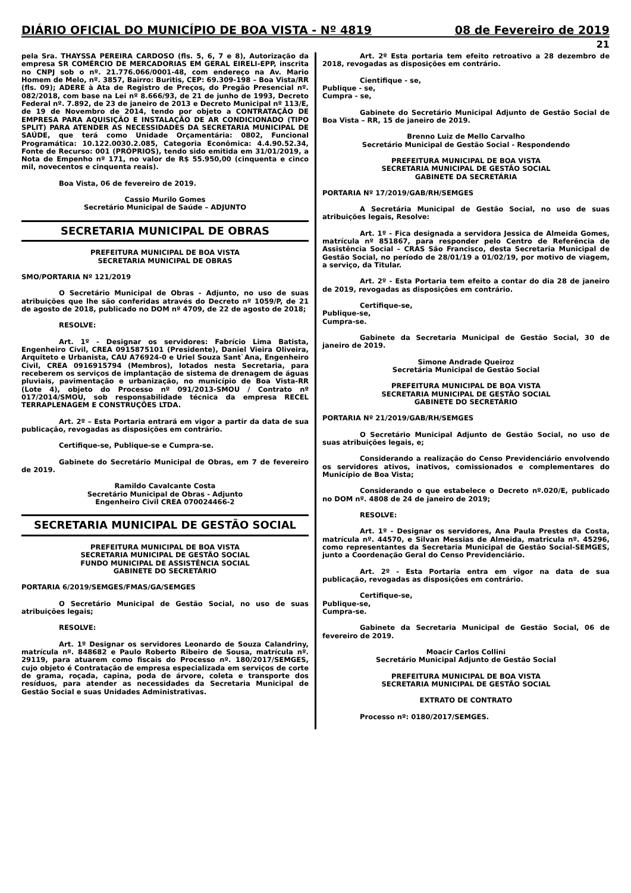DIÁRIO OFICIAL DO MUNICÍPIO DE BOA VISTA - Nº 4819 08 de Fevereiro de 2019
21
pela Sra. THAYSSA PEREIRA CARDOSO (fls. 5, 6, 7 e 8), Autorização da empresa SR COMÉRCIO DE MERCADORIAS EM GERAL EIRELI-EPP, inscrita no CNPJ sob o nº. 21.776.066/0001-48, com endereço na Av. Mario Homem de Melo, nº. 3857, Bairro: Buritis, CEP: 69.309-198 – Boa Vista/RR (fls. 09); ADERE à Ata de Registro de Preços, do Pregão Presencial nº. 082/2018, com base na Lei nº 8.666/93, de 21 de junho de 1993, Decreto Federal nº. 7.892, de 23 de janeiro de 2013 e Decreto Municipal nº 113/E, de 19 de Novembro de 2014, tendo por objeto a CONTRATAÇÃO DE EMPRESA PARA AQUISIÇÃO E INSTALAÇÃO DE AR CONDICIONADO (TIPO SPLIT) PARA ATENDER AS NECESSIDADES DA SECRETARIA MUNICIPAL DE SAÚDE, que terá como Unidade Orçamentária: 0802, Funcional Programática: 10.122.0030.2.085, Categoria Econômica: 4.4.90.52.34, Fonte de Recurso: 001 (PRÓPRIOS), tendo sido emitida em 31/01/2019, a Nota de Empenho nº 171, no valor de R$ 55.950,00 (cinquenta e cinco mil, novecentos e cinquenta reais).
Boa Vista, 06 de fevereiro de 2019.
Cassio Murilo Gomes
Secretário Municipal de Saúde – ADJUNTO
SECRETARIA MUNICIPAL DE OBRAS
PREFEITURA MUNICIPAL DE BOA VISTA
SECRETARIA MUNICIPAL DE OBRAS
SMO/PORTARIA Nº 121/2019
O Secretário Municipal de Obras - Adjunto, no uso de suas atribuições que lhe são conferidas através do Decreto nº 1059/P, de 21 de agosto de 2018, publicado no DOM nº 4709, de 22 de agosto de 2018;
RESOLVE:
Art. 1º - Designar os servidores: Fabrício Lima Batista, Engenheiro Civil, CREA 0915875101 (Presidente), Daniel Vieira Oliveira, Arquiteto e Urbanista, CAU A76924-0 e Uriel Souza Sant`Ana, Engenheiro Civil, CREA 0916915794 (Membros), lotados nesta Secretaria, para receberem os serviços de implantação de sistema de drenagem de águas pluviais, pavimentação e urbanização, no município de Boa Vista-RR (Lote 4), objeto do Processo nº 091/2013-SMOU / Contrato nº 017/2014/SMOU, sob responsabilidade técnica da empresa RECEL TERRAPLENAGEM E CONSTRUÇÕES LTDA.
Art. 2º – Esta Portaria entrará em vigor a partir da data de sua publicação, revogadas as disposições em contrário.
Certifique-se, Publique-se e Cumpra-se.
Gabinete do Secretário Municipal de Obras, em 7 de fevereiro de 2019.
Ramildo Cavalcante Costa
Secretário Municipal de Obras - Adjunto
Engenheiro Civil CREA 070024466-2
SECRETARIA MUNICIPAL DE GESTÃO SOCIAL
PREFEITURA MUNICIPAL DE BOA VISTA
SECRETARIA MUNICIPAL DE GESTÃO SOCIAL
FUNDO MUNICIPAL DE ASSISTÊNCIA SOCIAL
GABINETE DO SECRETÁRIO
PORTARIA 6/2019/SEMGES/FMAS/GA/SEMGES
O Secretário Municipal de Gestão Social, no uso de suas atribuições legais;
RESOLVE:
Art. 1º Designar os servidores Leonardo de Souza Calandriny, matrícula nº. 848682 e Paulo Roberto Ribeiro de Sousa, matrícula nº. 29119, para atuarem como fiscais do Processo nº. 180/2017/SEMGES, cujo objeto é Contratação de empresa especializada em serviços de corte de grama, roçada, capina, poda de árvore, coleta e transporte dos resíduos, para atender as necessidades da Secretaria Municipal de Gestão Social e suas Unidades Administrativas.
Art. 2º Esta portaria tem efeito retroativo a 28 dezembro de 2018, revogadas as disposições em contrário.
Cientifique - se,
Publique - se,
Cumpra - se,
Gabinete do Secretário Municipal Adjunto de Gestão Social de Boa Vista – RR, 15 de janeiro de 2019.
Brenno Luiz de Mello Carvalho
Secretário Municipal de Gestão Social - Respondendo
PREFEITURA MUNICIPAL DE BOA VISTA
SECRETARIA MUNICIPAL DE GESTÃO SOCIAL
GABINETE DA SECRETÁRIA
PORTARIA Nº 17/2019/GAB/RH/SEMGES
A Secretária Municipal de Gestão Social, no uso de suas atribuições legais, Resolve:
Art. 1º - Fica designada a servidora Jessica de Almeida Gomes, matrícula nº 851867, para responder pelo Centro de Referência de Assistência Social – CRAS São Francisco, desta Secretaria Municipal de Gestão Social, no período de 28/01/19 a 01/02/19, por motivo de viagem, a serviço, da Titular.
Art. 2º - Esta Portaria tem efeito a contar do dia 28 de janeiro de 2019, revogadas as disposições em contrário.
Certifique-se,
Publique-se,
Cumpra-se.
Gabinete da Secretaria Municipal de Gestão Social, 30 de janeiro de 2019.
Simone Andrade Queiroz
Secretária Municipal de Gestão Social
PREFEITURA MUNICIPAL DE BOA VISTA
SECRETARIA MUNICIPAL DE GESTÃO SOCIAL
GABINETE DO SECRETÁRIO
PORTARIA Nº 21/2019/GAB/RH/SEMGES
O Secretário Municipal Adjunto de Gestão Social, no uso de suas atribuições legais, e;
Considerando a realização do Censo Previdenciário envolvendo os servidores ativos, inativos, comissionados e complementares do Município de Boa Vista;
Considerando o que estabelece o Decreto nº.020/E, publicado no DOM nº. 4808 de 24 de janeiro de 2019;
RESOLVE:
Art. 1º - Designar os servidores, Ana Paula Prestes da Costa, matrícula nº. 44570, e Silvan Messias de Almeida, matricula nº. 45296, como representantes da Secretaria Municipal de Gestão Social-SEMGES, junto a Coordenação Geral do Censo Previdenciário.
Art. 2º - Esta Portaria entra em vigor na data de sua publicação, revogadas as disposições em contrário.
Certifique-se,
Publique-se,
Cumpra-se.
Gabinete da Secretaria Municipal de Gestão Social, 06 de fevereiro de 2019.
Moacir Carlos Collini
Secretário Municipal Adjunto de Gestão Social
PREFEITURA MUNICIPAL DE BOA VISTA
SECRETARIA MUNICIPAL DE GESTÃO SOCIAL
EXTRATO DE CONTRATO
Processo nº: 0180/2017/SEMGES.